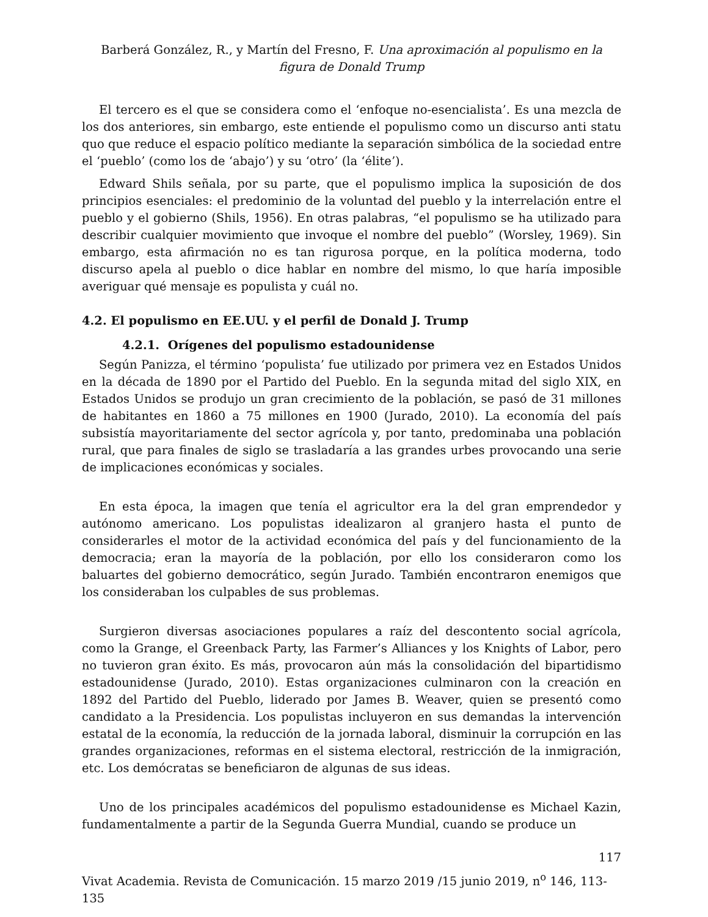Barberá González, R., y Martín del Fresno, F. Una aproximación al populismo en la figura de Donald Trump
El tercero es el que se considera como el ‘enfoque no-esencialista’. Es una mezcla de los dos anteriores, sin embargo, este entiende el populismo como un discurso anti statu quo que reduce el espacio político mediante la separación simbólica de la sociedad entre el ‘pueblo’ (como los de ‘abajo’) y su ‘otro’ (la ‘élite’).
Edward Shils señala, por su parte, que el populismo implica la suposición de dos principios esenciales: el predominio de la voluntad del pueblo y la interrelación entre el pueblo y el gobierno (Shils, 1956). En otras palabras, “el populismo se ha utilizado para describir cualquier movimiento que invoque el nombre del pueblo” (Worsley, 1969). Sin embargo, esta afirmación no es tan rigurosa porque, en la política moderna, todo discurso apela al pueblo o dice hablar en nombre del mismo, lo que haría imposible averiguar qué mensaje es populista y cuál no.
4.2. El populismo en EE.UU. y el perfil de Donald J. Trump
4.2.1. Orígenes del populismo estadounidense
Según Panizza, el término ‘populista’ fue utilizado por primera vez en Estados Unidos en la década de 1890 por el Partido del Pueblo. En la segunda mitad del siglo XIX, en Estados Unidos se produjo un gran crecimiento de la población, se pasó de 31 millones de habitantes en 1860 a 75 millones en 1900 (Jurado, 2010). La economía del país subsistía mayoritariamente del sector agrícola y, por tanto, predominaba una población rural, que para finales de siglo se trasladaría a las grandes urbes provocando una serie de implicaciones económicas y sociales.
En esta época, la imagen que tenía el agricultor era la del gran emprendedor y autónomo americano. Los populistas idealizaron al granjero hasta el punto de considerarles el motor de la actividad económica del país y del funcionamiento de la democracia; eran la mayoría de la población, por ello los consideraron como los baluartes del gobierno democrático, según Jurado. También encontraron enemigos que los consideraban los culpables de sus problemas.
Surgieron diversas asociaciones populares a raíz del descontento social agrícola, como la Grange, el Greenback Party, las Farmer’s Alliances y los Knights of Labor, pero no tuvieron gran éxito. Es más, provocaron aún más la consolidación del bipartidismo estadounidense (Jurado, 2010). Estas organizaciones culminaron con la creación en 1892 del Partido del Pueblo, liderado por James B. Weaver, quien se presentó como candidato a la Presidencia. Los populistas incluyeron en sus demandas la intervención estatal de la economía, la reducción de la jornada laboral, disminuir la corrupción en las grandes organizaciones, reformas en el sistema electoral, restricción de la inmigración, etc. Los demócratas se beneficiaron de algunas de sus ideas.
Uno de los principales académicos del populismo estadounidense es Michael Kazin, fundamentalmente a partir de la Segunda Guerra Mundial, cuando se produce un
117
Vivat Academia. Revista de Comunicación. 15 marzo 2019 /15 junio 2019, n<sup>o</sup> 146, 113-135